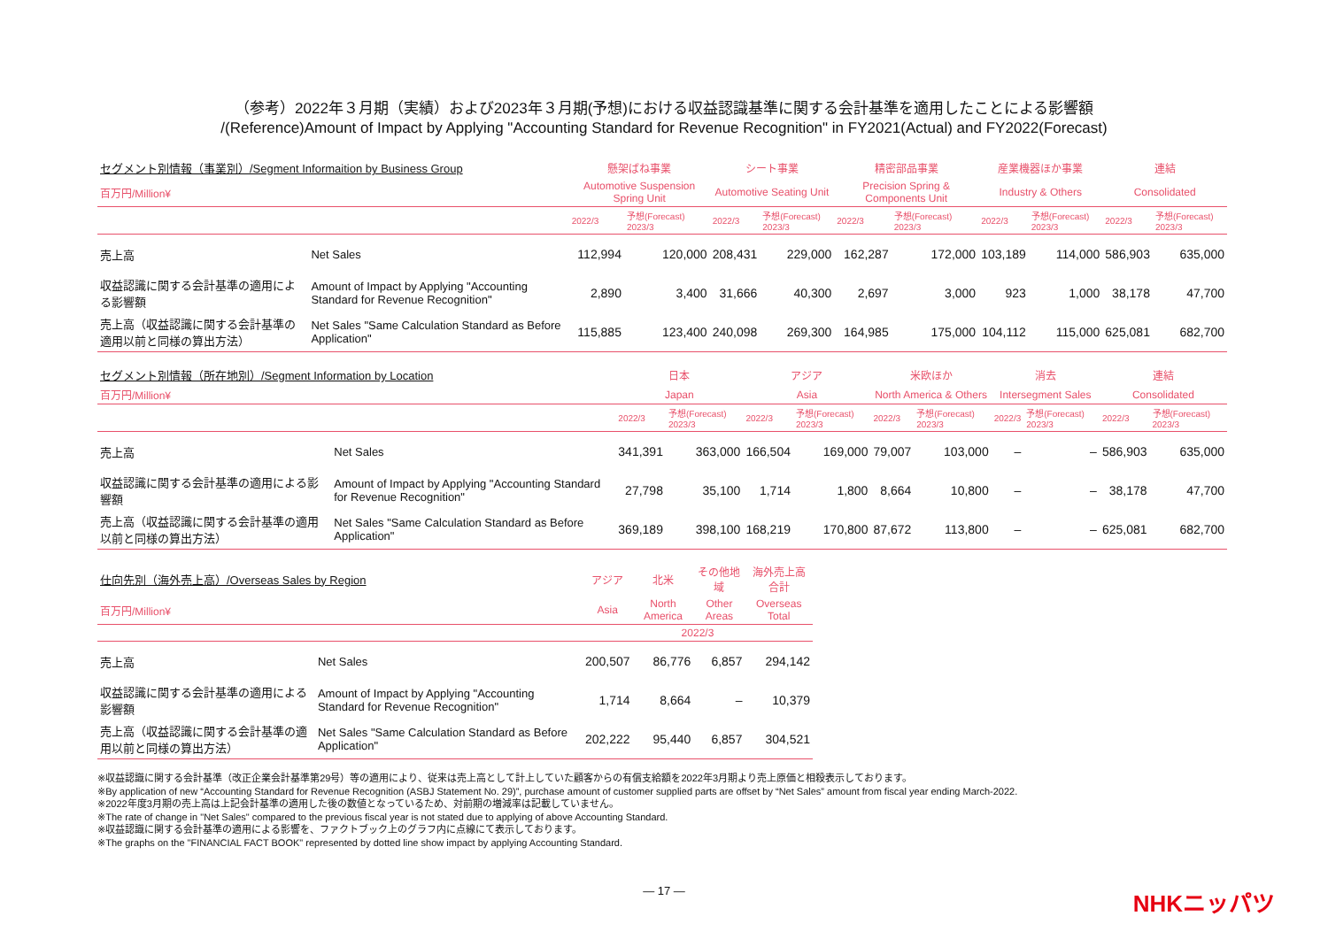（参考）2022年３月期（実績）および2023年３月期(予想)における収益認識基準に関する会計基準を適用したことによる影響額
/(Reference)Amount of Impact by Applying "Accounting Standard for Revenue Recognition" in FY2021(Actual) and FY2022(Forecast)
| セグメント別情報（事業別）/Segment Informaition by Business Group | | 懸架ばね事業 | | シート事業 | | 精密部品事業 | | 産業機器ほか事業 | | 連結 | |
| 百万円/Million¥ | | Automotive Suspension Spring Unit | | Automotive Seating Unit | | Precision Spring & Components Unit | | Industry & Others | | Consolidated | |
| | | 2022/3 | 予想(Forecast) 2023/3 | 2022/3 | 予想(Forecast) 2023/3 | 2022/3 | 予想(Forecast) 2023/3 | 2022/3 | 予想(Forecast) 2023/3 | 2022/3 | 予想(Forecast) 2023/3 |
| 売上高 | Net Sales | 112,994 | 120,000 | 208,431 | 229,000 | 162,287 | 172,000 | 103,189 | 114,000 | 586,903 | 635,000 |
| 収益認識に関する会計基準の適用による影響額 | Amount of Impact by Applying "Accounting Standard for Revenue Recognition" | 2,890 | 3,400 | 31,666 | 40,300 | 2,697 | 3,000 | 923 | 1,000 | 38,178 | 47,700 |
| 売上高（収益認識に関する会計基準の適用以前と同様の算出方法） | Net Sales "Same Calculation Standard as Before Application" | 115,885 | 123,400 | 240,098 | 269,300 | 164,985 | 175,000 | 104,112 | 115,000 | 625,081 | 682,700 |
| セグメント別情報（所在地別）/Segment Information by Location | | 日本 | | アジア | | 米欧ほか | | 消去 | | 連結 | |
| 百万円/Million¥ | | Japan | | Asia | | North America & Others | | Intersegment Sales | | Consolidated | |
| | | 2022/3 | 予想(Forecast) 2023/3 | 2022/3 | 予想(Forecast) 2023/3 | 2022/3 | 予想(Forecast) 2023/3 | 2022/3 | 予想(Forecast) 2023/3 | 2022/3 | 予想(Forecast) 2023/3 |
| 売上高 | Net Sales | 341,391 | 363,000 | 166,504 | 169,000 | 79,007 | 103,000 | – | – | 586,903 | 635,000 |
| 収益認識に関する会計基準の適用による影響額 | Amount of Impact by Applying "Accounting Standard for Revenue Recognition" | 27,798 | 35,100 | 1,714 | 1,800 | 8,664 | 10,800 | – | – | 38,178 | 47,700 |
| 売上高（収益認識に関する会計基準の適用以前と同様の算出方法） | Net Sales "Same Calculation Standard as Before Application" | 369,189 | 398,100 | 168,219 | 170,800 | 87,672 | 113,800 | – | – | 625,081 | 682,700 |
| 仕向先別（海外売上高）/Overseas Sales by Region | | アジア | 北米 | その他地域 | 海外売上高合計 |
| 百万円/Million¥ | | Asia | North America | Other Areas | Overseas Total |
| | | 2022/3 | | | |
| 売上高 | Net Sales | 200,507 | 86,776 | 6,857 | 294,142 |
| 収益認識に関する会計基準の適用による影響額 | Amount of Impact by Applying "Accounting Standard for Revenue Recognition" | 1,714 | 8,664 | – | 10,379 |
| 売上高（収益認識に関する会計基準の適用以前と同様の算出方法） | Net Sales "Same Calculation Standard as Before Application" | 202,222 | 95,440 | 6,857 | 304,521 |
※収益認識に関する会計基準（改正企業会計基準第29号）等の適用により、従来は売上高として計上していた顧客からの有償支給額を2022年3月期より売上原価と相殺表示しております。
※By application of new “Accounting Standard for Revenue Recognition (ASBJ Statement No. 29)”, purchase amount of customer supplied parts are offset by “Net Sales” amount from fiscal year ending March-2022.
※2022年度3月期の売上高は上記会計基準の適用した後の数値となっているため、対前期の増減率は記載していません。
※The rate of change in "Net Sales" compared to the previous fiscal year is not stated due to applying of above Accounting Standard.
※収益認識に関する会計基準の適用による影響を、ファクトブック上のグラフ内に点線にて表示しております。
※The graphs on the "FINANCIAL FACT BOOK" represented by dotted line show impact by applying Accounting Standard.
— 17 —
NHKニッパツ